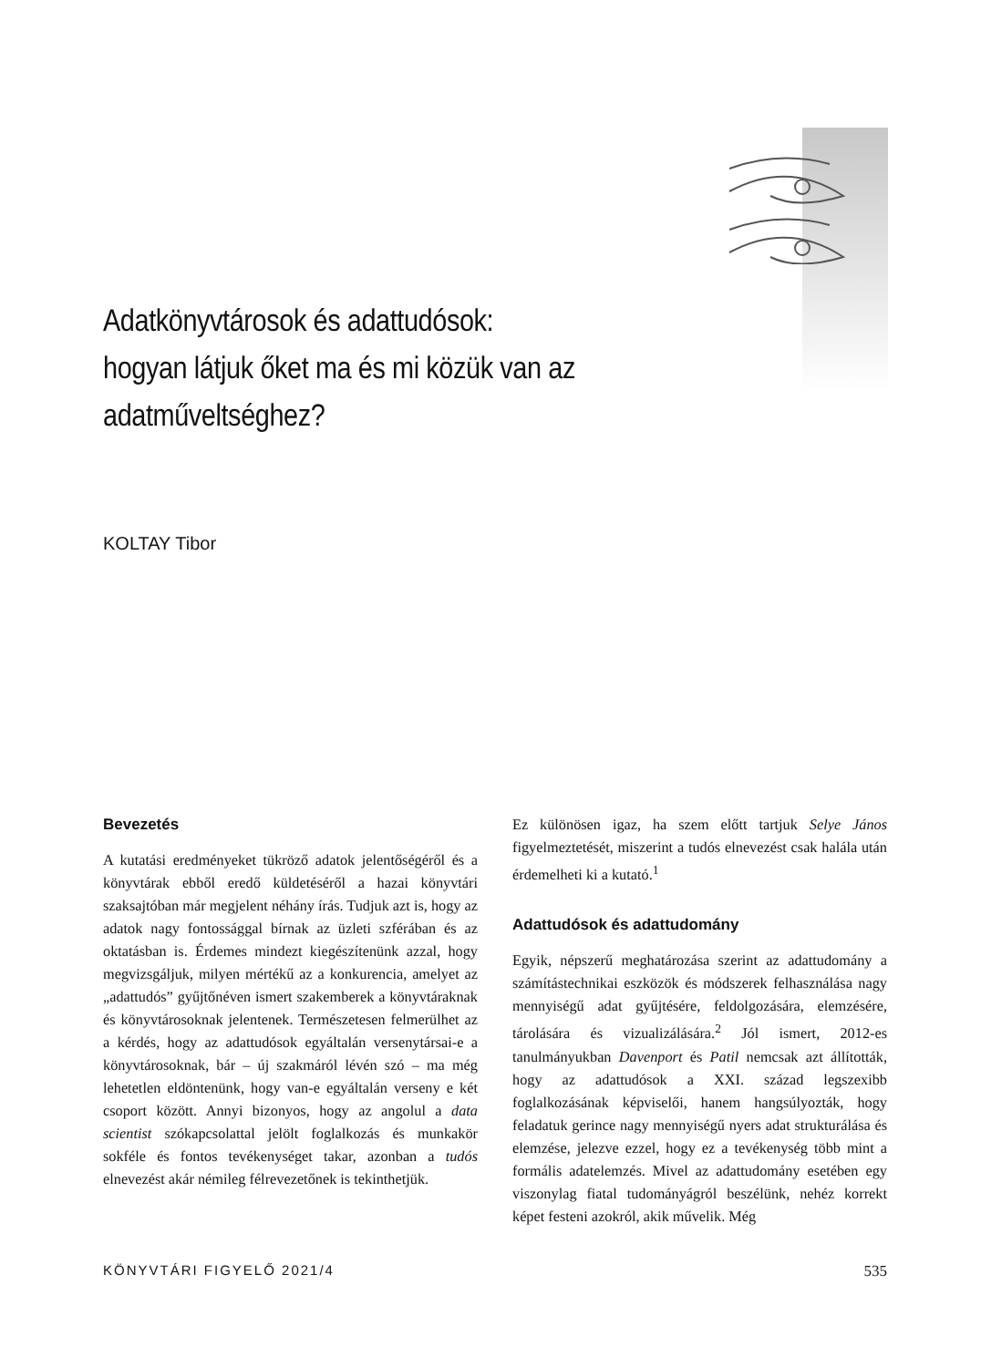Adatkönyvtárosok és adattudósok:
hogyan látjuk őket ma és mi közük van az
adatműveltséghez?
KOLTAY Tibor
Bevezetés
A kutatási eredményeket tükröző adatok jelentőségéről és a könyvtárak ebből eredő küldetéséről a hazai könyvtári szaksajtóban már megjelent néhány írás. Tudjuk azt is, hogy az adatok nagy fontossággal bírnak az üzleti szférában és az oktatásban is. Érdemes mindezt kiegészítenünk azzal, hogy megvizsgáljuk, milyen mértékű az a konkurencia, amelyet az „adattudós” gyűjtőnéven ismert szakemberek a könyvtáraknak és könyvtárosoknak jelentenek. Természetesen felmerülhet az a kérdés, hogy az adattudósok egyáltalán versenytársai-e a könyvtárosoknak, bár – új szakmáról lévén szó – ma még lehetetlen eldöntenünk, hogy van-e egyáltalán verseny e két csoport között. Annyi bizonyos, hogy az angolul a data scientist szókapcsolattal jelölt foglalkozás és munkakör sokféle és fontos tevékenységet takar, azonban a tudós elnevezést akár némileg félrevezetőnek is tekinthetjük.
Ez különösen igaz, ha szem előtt tartjuk Selye János figyelmeztetését, miszerint a tudós elnevezést csak halála után érdemelheti ki a kutató.<sup>1</sup>
Adattudósok és adattudomány
Egyik, népszerű meghatározása szerint az adattudomány a számítástechnikai eszközök és módszerek felhasználása nagy mennyiségű adat gyűjtésére, feldolgozására, elemzésére, tárolására és vizualizálására.<sup>2</sup> Jól ismert, 2012-es tanulmányukban Davenport és Patil nemcsak azt állították, hogy az adattudósok a XXI. század legszexibb foglalkozásának képviselői, hanem hangsúlyozták, hogy feladatuk gerince nagy mennyiségű nyers adat strukturálása és elemzése, jelezve ezzel, hogy ez a tevékenység több mint a formális adatelemzés. Mivel az adattudomány esetében egy viszonylag fiatal tudományágról beszélünk, nehéz korrekt képet festeni azokról, akik művelik. Még
KÖNYVTÁRI FIGYELŐ 2021/4 535